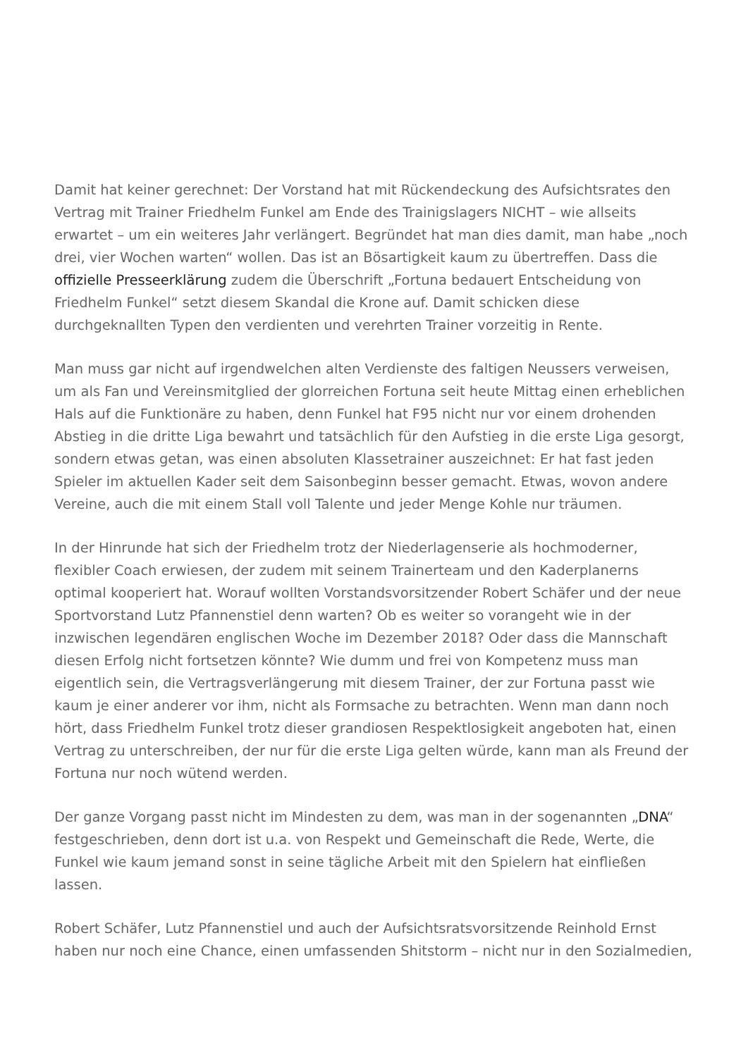Damit hat keiner gerechnet: Der Vorstand hat mit Rückendeckung des Aufsichtsrates den Vertrag mit Trainer Friedhelm Funkel am Ende des Trainigslagers NICHT – wie allseits erwartet – um ein weiteres Jahr verlängert. Begründet hat man dies damit, man habe „noch drei, vier Wochen warten“ wollen. Das ist an Bösartigkeit kaum zu übertreffen. Dass die offizielle Presseerklärung zudem die Überschrift „Fortuna bedauert Entscheidung von Friedhelm Funkel“ setzt diesem Skandal die Krone auf. Damit schicken diese durchgeknallten Typen den verdienten und verehrten Trainer vorzeitig in Rente.
Man muss gar nicht auf irgendwelchen alten Verdienste des faltigen Neussers verweisen, um als Fan und Vereinsmitglied der glorreichen Fortuna seit heute Mittag einen erheblichen Hals auf die Funktionäre zu haben, denn Funkel hat F95 nicht nur vor einem drohenden Abstieg in die dritte Liga bewahrt und tatsächlich für den Aufstieg in die erste Liga gesorgt, sondern etwas getan, was einen absoluten Klassetrainer auszeichnet: Er hat fast jeden Spieler im aktuellen Kader seit dem Saisonbeginn besser gemacht. Etwas, wovon andere Vereine, auch die mit einem Stall voll Talente und jeder Menge Kohle nur träumen.
In der Hinrunde hat sich der Friedhelm trotz der Niederlagenserie als hochmoderner, flexibler Coach erwiesen, der zudem mit seinem Trainerteam und den Kaderplanerns optimal kooperiert hat. Worauf wollten Vorstandsvorsitzender Robert Schäfer und der neue Sportvorstand Lutz Pfannenstiel denn warten? Ob es weiter so vorangeht wie in der inzwischen legendären englischen Woche im Dezember 2018? Oder dass die Mannschaft diesen Erfolg nicht fortsetzen könnte? Wie dumm und frei von Kompetenz muss man eigentlich sein, die Vertragsverlängerung mit diesem Trainer, der zur Fortuna passt wie kaum je einer anderer vor ihm, nicht als Formsache zu betrachten. Wenn man dann noch hört, dass Friedhelm Funkel trotz dieser grandiosen Respektlosigkeit angeboten hat, einen Vertrag zu unterschreiben, der nur für die erste Liga gelten würde, kann man als Freund der Fortuna nur noch wütend werden.
Der ganze Vorgang passt nicht im Mindesten zu dem, was man in der sogenannten „DNA“ festgeschrieben, denn dort ist u.a. von Respekt und Gemeinschaft die Rede, Werte, die Funkel wie kaum jemand sonst in seine tägliche Arbeit mit den Spielern hat einfließen lassen.
Robert Schäfer, Lutz Pfannenstiel und auch der Aufsichtsratsvorsitzende Reinhold Ernst haben nur noch eine Chance, einen umfassenden Shitstorm – nicht nur in den Sozialmedien,